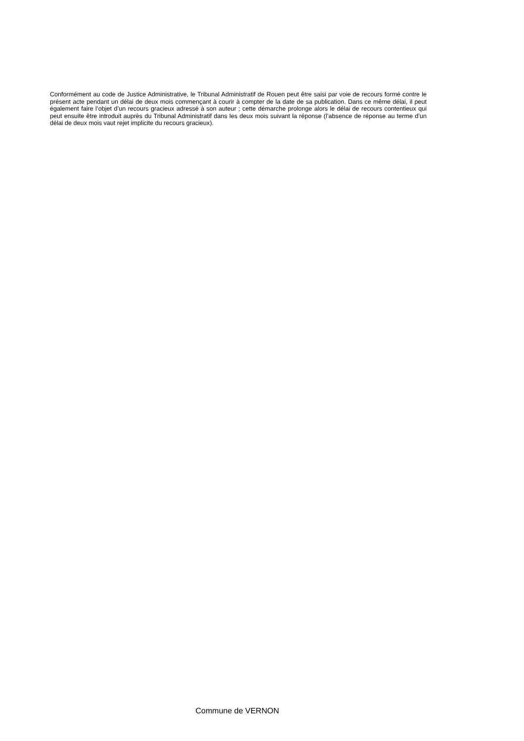Conformément au code de Justice Administrative, le Tribunal Administratif de Rouen peut être saisi par voie de recours formé contre le présent acte pendant un délai de deux mois commençant à courir à compter de la date de sa publication. Dans ce même délai, il peut également faire l’objet d’un recours gracieux adressé à son auteur ; cette démarche prolonge alors le délai de recours contentieux qui peut ensuite être introduit auprès du Tribunal Administratif dans les deux mois suivant la réponse (l’absence de réponse au terme d’un délai de deux mois vaut rejet implicite du recours gracieux).
Commune de VERNON